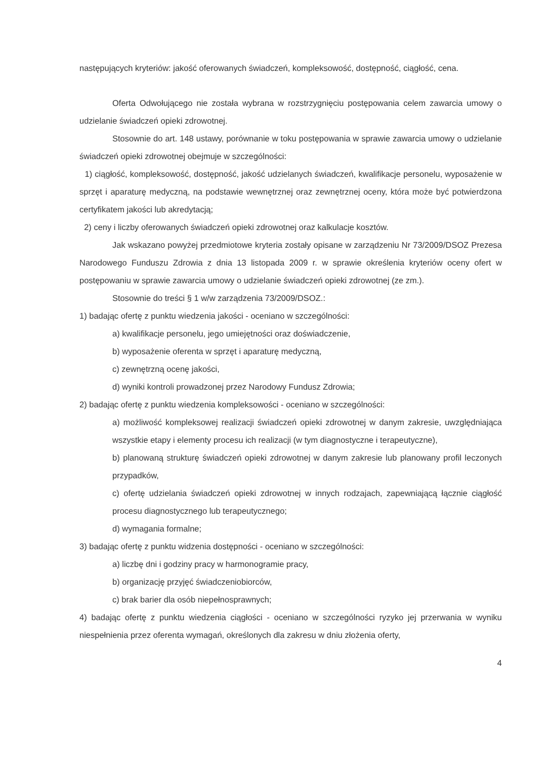następujących kryteriów: jakość oferowanych świadczeń, kompleksowość, dostępność, ciągłość, cena.
Oferta Odwołującego nie została wybrana w rozstrzygnięciu postępowania celem zawarcia umowy o udzielanie świadczeń opieki zdrowotnej.
Stosownie do art. 148 ustawy, porównanie w toku postępowania w sprawie zawarcia umowy o udzielanie świadczeń opieki zdrowotnej obejmuje w szczególności:
1) ciągłość, kompleksowość, dostępność, jakość udzielanych świadczeń, kwalifikacje personelu, wyposażenie w sprzęt i aparaturę medyczną, na podstawie wewnętrznej oraz zewnętrznej oceny, która może być potwierdzona certyfikatem jakości lub akredytacją;
2) ceny i liczby oferowanych świadczeń opieki zdrowotnej oraz kalkulacje kosztów.
Jak wskazano powyżej przedmiotowe kryteria zostały opisane w zarządzeniu Nr 73/2009/DSOZ Prezesa Narodowego Funduszu Zdrowia z dnia 13 listopada 2009 r. w sprawie określenia kryteriów oceny ofert w postępowaniu w sprawie zawarcia umowy o udzielanie świadczeń opieki zdrowotnej (ze zm.).
Stosownie do treści § 1 w/w zarządzenia 73/2009/DSOZ.:
1) badając ofertę z punktu wiedzenia jakości - oceniano w szczególności:
a) kwalifikacje personelu, jego umiejętności oraz doświadczenie,
b) wyposażenie oferenta w sprzęt i aparaturę medyczną,
c) zewnętrzną ocenę jakości,
d) wyniki kontroli prowadzonej przez Narodowy Fundusz Zdrowia;
2) badając ofertę z punktu wiedzenia kompleksowości - oceniano w szczególności:
a) możliwość kompleksowej realizacji świadczeń opieki zdrowotnej w danym zakresie, uwzględniająca wszystkie etapy i elementy procesu ich realizacji (w tym diagnostyczne i terapeutyczne),
b) planowaną strukturę świadczeń opieki zdrowotnej w danym zakresie lub planowany profil leczonych przypadków,
c) ofertę udzielania świadczeń opieki zdrowotnej w innych rodzajach, zapewniającą łącznie ciągłość procesu diagnostycznego lub terapeutycznego;
d) wymagania formalne;
3) badając ofertę z punktu widzenia dostępności - oceniano w szczególności:
a) liczbę dni i godziny pracy w harmonogramie pracy,
b) organizację przyjęć świadczeniobiorców,
c) brak barier dla osób niepełnosprawnych;
4) badając ofertę z punktu wiedzenia ciągłości - oceniano w szczególności ryzyko jej przerwania w wyniku niespełnienia przez oferenta wymagań, określonych dla zakresu w dniu złożenia oferty,
4